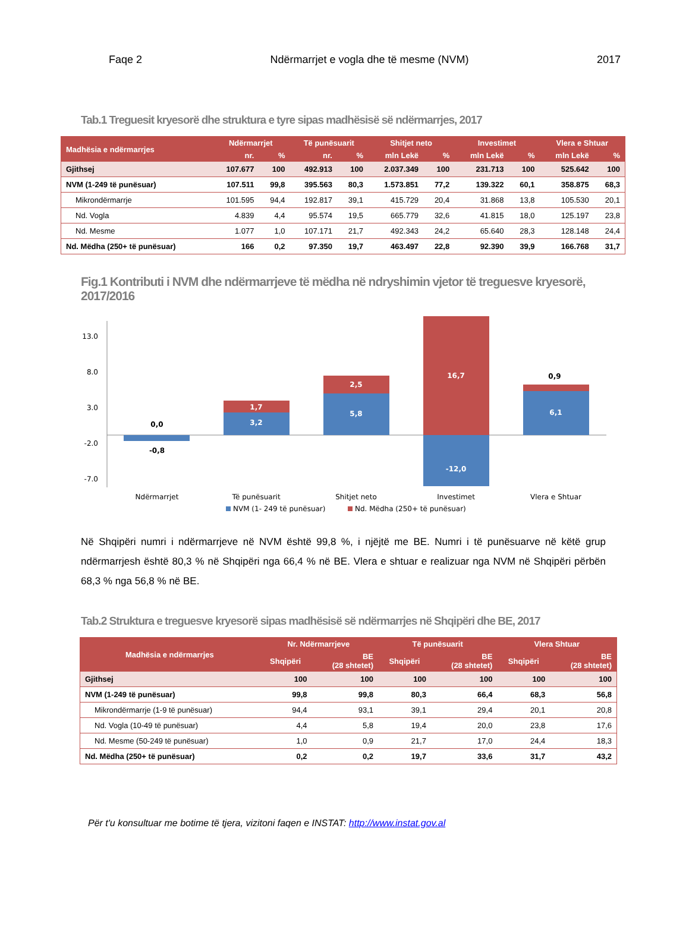Faqe 2 Ndërmarrjet e vogla dhe të mesme (NVM) 2017
Tab.1 Treguesit kryesorë dhe struktura e tyre sipas madhësisë së ndërmarrjes, 2017
| Madhësia e ndërmarrjes | Ndërmarrjet | | Të punësuarit | | Shitjet neto | | Investimet | | Vlera e Shtuar | |
| --- | --- | --- | --- | --- | --- | --- | --- | --- | --- | --- |
| | nr. | % | nr. | % | mln Lekë | % | mln Lekë | % | mln Lekë | % |
| Gjithsej | 107.677 | 100 | 492.913 | 100 | 2.037.349 | 100 | 231.713 | 100 | 525.642 | 100 |
| NVM (1-249 të punësuar) | 107.511 | 99,8 | 395.563 | 80,3 | 1.573.851 | 77,2 | 139.322 | 60,1 | 358.875 | 68,3 |
| Mikrondërmarrje | 101.595 | 94,4 | 192.817 | 39,1 | 415.729 | 20,4 | 31.868 | 13,8 | 105.530 | 20,1 |
| Nd. Vogla | 4.839 | 4,4 | 95.574 | 19,5 | 665.779 | 32,6 | 41.815 | 18,0 | 125.197 | 23,8 |
| Nd. Mesme | 1.077 | 1,0 | 107.171 | 21,7 | 492.343 | 24,2 | 65.640 | 28,3 | 128.148 | 24,4 |
| Nd. Mëdha (250+ të punësuar) | 166 | 0,2 | 97.350 | 19,7 | 463.497 | 22,8 | 92.390 | 39,9 | 166.768 | 31,7 |
Fig.1 Kontributi i NVM dhe ndërmarrjeve të mëdha në ndryshimin vjetor të treguesve kryesorë, 2017/2016
13.0
8.0
3.0
-2.0
-7.0
0,0
-0,8
3,2
1,7
5,8
2,5
16,7
-12,0
6,1
0,9
Ndërmarrjet
Të punësuarit
Shitjet neto
Investimet
Vlera e Shtuar
NVM (1- 249 të punësuar)
Nd. Mëdha (250+ të punësuar)
Në Shqipëri numri i ndërmarrjeve në NVM është 99,8 %, i njëjtë me BE. Numri i të punësuarve në këtë grup ndërmarrjesh është 80,3 % në Shqipëri nga 66,4 % në BE. Vlera e shtuar e realizuar nga NVM në Shqipëri përbën 68,3 % nga 56,8 % në BE.
Tab.2 Struktura e treguesve kryesorë sipas madhësisë së ndërmarrjes në Shqipëri dhe BE, 2017
| Madhësia e ndërmarrjes | Nr. Ndërmarrjeve | | Të punësuarit | | Vlera Shtuar | |
| --- | --- | --- | --- | --- | --- | --- |
| | Shqipëri | BE (28 shtetet) | Shqipëri | BE (28 shtetet) | Shqipëri | BE (28 shtetet) |
| Gjithsej | 100 | 100 | 100 | 100 | 100 | 100 |
| NVM (1-249 të punësuar) | 99,8 | 99,8 | 80,3 | 66,4 | 68,3 | 56,8 |
| Mikrondërmarrje (1-9 të punësuar) | 94,4 | 93,1 | 39,1 | 29,4 | 20,1 | 20,8 |
| Nd. Vogla (10-49 të punësuar) | 4,4 | 5,8 | 19,4 | 20,0 | 23,8 | 17,6 |
| Nd. Mesme (50-249 të punësuar) | 1,0 | 0,9 | 21,7 | 17,0 | 24,4 | 18,3 |
| Nd. Mëdha (250+ të punësuar) | 0,2 | 0,2 | 19,7 | 33,6 | 31,7 | 43,2 |
Për t'u konsultuar me botime të tjera, vizitoni faqen e INSTAT: http://www.instat.gov.al